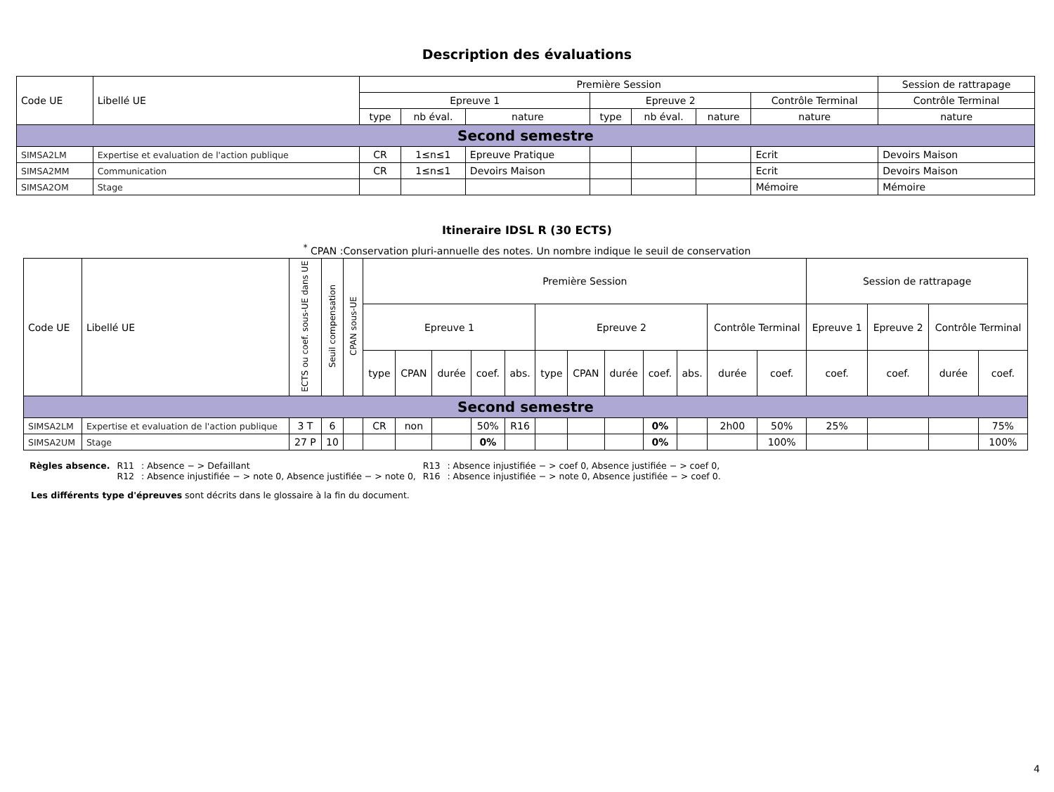Description des évaluations
| Code UE | Libellé UE | Première Session | | | | | | | Session de rattrapage |
| --- | --- | --- | --- | --- | --- | --- | --- | --- | --- |
| | | Epreuve 1 | | | Epreuve 2 | | | Contrôle Terminal | Contrôle Terminal |
| | | type | nb éval. | nature | type | nb éval. | nature | nature | nature |
| Second semestre | | | | | | | | | |
| SIMSA2LM | Expertise et evaluation de l'action publique | CR | 1≤n≤1 | Epreuve Pratique | | | | Ecrit | Devoirs Maison |
| SIMSA2MM | Communication | CR | 1≤n≤1 | Devoirs Maison | | | | Ecrit | Devoirs Maison |
| SIMSA2OM | Stage | | | | | | | Mémoire | Mémoire |
Itineraire IDSL R (30 ECTS)
<sup>*</sup> CPAN :Conservation pluri-annuelle des notes. Un nombre indique le seuil de conservation
| Code UE | Libellé UE | ECTS ou coef. sous-UE dans UE | Seuil compensation | CPAN sous-UE | Première Session | | | | | | | | | | | | Session de rattrapage | | | |
| --- | --- | --- | --- | --- | --- | --- | --- | --- | --- | --- | --- | --- | --- | --- | --- | --- | --- | --- | --- | --- |
| | | | | | Epreuve 1 | | | | | Epreuve 2 | | | | | Contrôle Terminal | | Epreuve 1 | Epreuve 2 | Contrôle Terminal | |
| | | | | | type | CPAN | durée | coef. | abs. | type | CPAN | durée | coef. | abs. | durée | coef. | coef. | coef. | durée | coef. |
| Second semestre | | | | | | | | | | | | | | | | | | | | |
| SIMSA2LM | Expertise et evaluation de l'action publique | 3 T | 6 | | CR | non | | 50% | R16 | | | | 0% | | 2h00 | 50% | 25% | | | 75% |
| SIMSA2UM | Stage | 27 P | 10 | | | | | 0% | | | | | 0% | | | 100% | | | | 100% |
| Règles absence. | R11 | : Absence − > Defaillant | R13 | : Absence injustifiée − > coef 0, Absence justifiée − > coef 0, |
| | R12 | : Absence injustifiée − > note 0, Absence justifiée − > note 0, | R16 | : Absence injustifiée − > note 0, Absence justifiée − > coef 0. |
Les différents type d'épreuves sont décrits dans le glossaire à la fin du document.
4